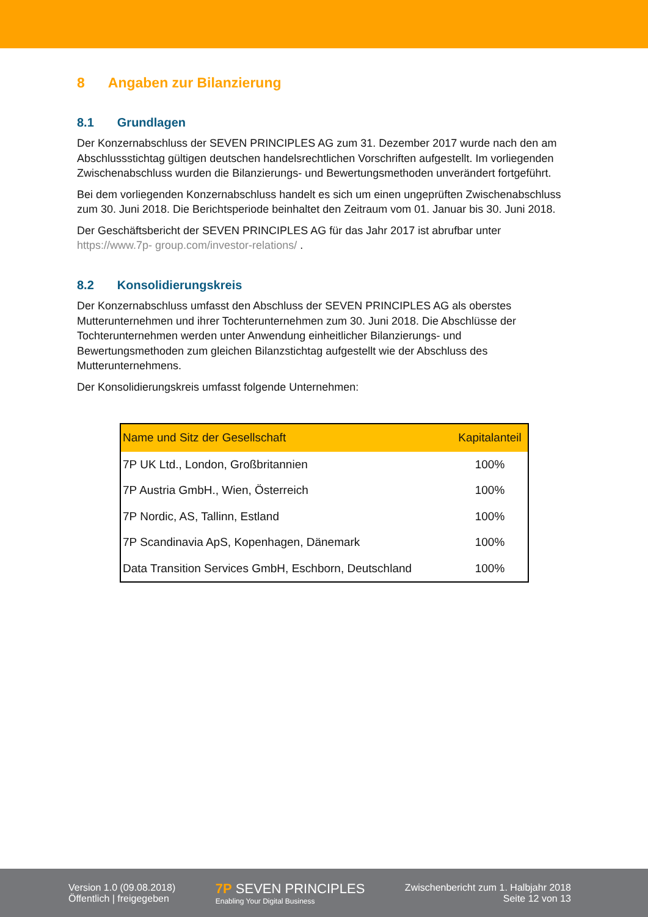8 Angaben zur Bilanzierung
8.1 Grundlagen
Der Konzernabschluss der SEVEN PRINCIPLES AG zum 31. Dezember 2017 wurde nach den am Abschlussstichtag gültigen deutschen handelsrechtlichen Vorschriften aufgestellt. Im vorliegenden Zwischenabschluss wurden die Bilanzierungs- und Bewertungsmethoden unverändert fortgeführt.
Bei dem vorliegenden Konzernabschluss handelt es sich um einen ungeprüften Zwischenabschluss zum 30. Juni 2018. Die Berichtsperiode beinhaltet den Zeitraum vom 01. Januar bis 30. Juni 2018.
Der Geschäftsbericht der SEVEN PRINCIPLES AG für das Jahr 2017 ist abrufbar unter https://www.7p- group.com/investor-relations/ .
8.2 Konsolidierungskreis
Der Konzernabschluss umfasst den Abschluss der SEVEN PRINCIPLES AG als oberstes Mutterunternehmen und ihrer Tochterunternehmen zum 30. Juni 2018. Die Abschlüsse der Tochterunternehmen werden unter Anwendung einheitlicher Bilanzierungs- und Bewertungsmethoden zum gleichen Bilanzstichtag aufgestellt wie der Abschluss des Mutterunternehmens.
Der Konsolidierungskreis umfasst folgende Unternehmen:
| Name und Sitz der Gesellschaft | Kapitalanteil |
| --- | --- |
| 7P UK Ltd., London, Großbritannien | 100% |
| 7P Austria GmbH., Wien, Österreich | 100% |
| 7P Nordic, AS, Tallinn, Estland | 100% |
| 7P Scandinavia ApS, Kopenhagen, Dänemark | 100% |
| Data Transition Services GmbH, Eschborn, Deutschland | 100% |
Version 1.0 (09.08.2018)
Öffentlich | freigegeben
7P SEVEN PRINCIPLES
Enabling Your Digital Business
Zwischenbericht zum 1. Halbjahr 2018
Seite 12 von 13